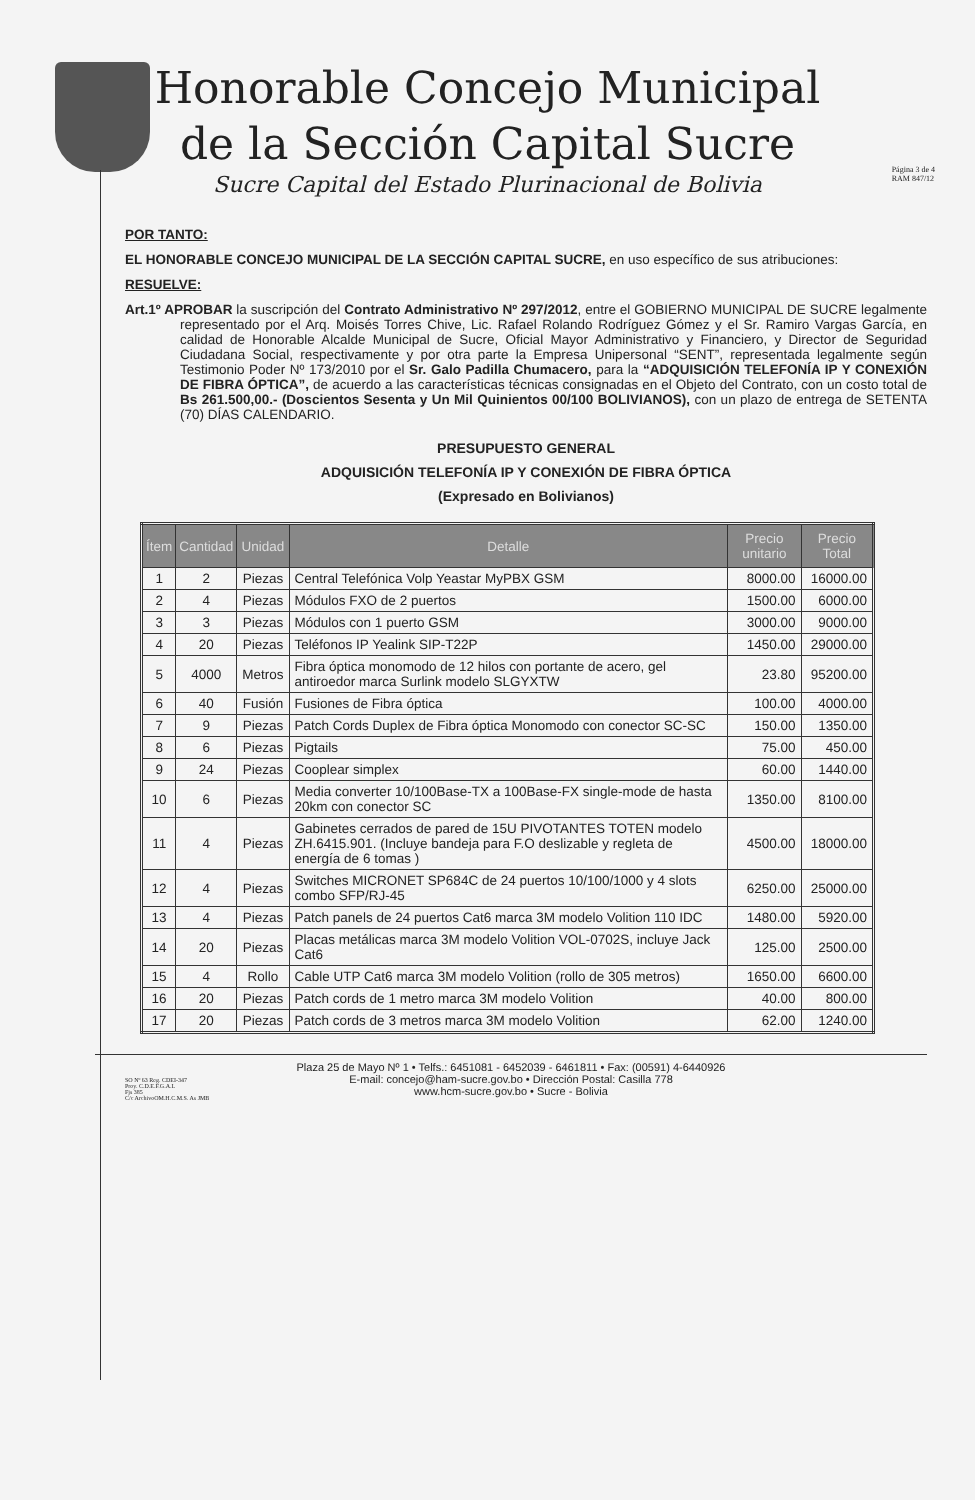Honorable Concejo Municipal
de la Sección Capital Sucre
Sucre Capital del Estado Plurinacional de Bolivia
Página 3 de 4
RAM 847/12
POR TANTO:
EL HONORABLE CONCEJO MUNICIPAL DE LA SECCIÓN CAPITAL SUCRE, en uso específico de sus atribuciones:
RESUELVE:
Art.1º APROBAR la suscripción del Contrato Administrativo Nº 297/2012, entre el GOBIERNO MUNICIPAL DE SUCRE legalmente representado por el Arq. Moisés Torres Chive, Lic. Rafael Rolando Rodríguez Gómez y el Sr. Ramiro Vargas García, en calidad de Honorable Alcalde Municipal de Sucre, Oficial Mayor Administrativo y Financiero, y Director de Seguridad Ciudadana Social, respectivamente y por otra parte la Empresa Unipersonal “SENT”, representada legalmente según Testimonio Poder Nº 173/2010 por el Sr. Galo Padilla Chumacero, para la “ADQUISICIÓN TELEFONÍA IP Y CONEXIÓN DE FIBRA ÓPTICA”, de acuerdo a las características técnicas consignadas en el Objeto del Contrato, con un costo total de Bs 261.500,00.- (Doscientos Sesenta y Un Mil Quinientos 00/100 BOLIVIANOS), con un plazo de entrega de SETENTA (70) DÍAS CALENDARIO.
PRESUPUESTO GENERAL
ADQUISICIÓN TELEFONÍA IP Y CONEXIÓN DE FIBRA ÓPTICA
(Expresado en Bolivianos)
| Ítem | Cantidad | Unidad | Detalle | Precio unitario | Precio Total |
| --- | --- | --- | --- | --- | --- |
| 1 | 2 | Piezas | Central Telefónica Volp Yeastar MyPBX GSM | 8000.00 | 16000.00 |
| 2 | 4 | Piezas | Módulos FXO de 2 puertos | 1500.00 | 6000.00 |
| 3 | 3 | Piezas | Módulos con 1 puerto GSM | 3000.00 | 9000.00 |
| 4 | 20 | Piezas | Teléfonos IP Yealink SIP-T22P | 1450.00 | 29000.00 |
| 5 | 4000 | Metros | Fibra óptica monomodo de 12 hilos con portante de acero, gel antiroedor marca Surlink modelo SLGYXTW | 23.80 | 95200.00 |
| 6 | 40 | Fusión | Fusiones de Fibra óptica | 100.00 | 4000.00 |
| 7 | 9 | Piezas | Patch Cords Duplex de Fibra óptica Monomodo con conector SC-SC | 150.00 | 1350.00 |
| 8 | 6 | Piezas | Pigtails | 75.00 | 450.00 |
| 9 | 24 | Piezas | Cooplear simplex | 60.00 | 1440.00 |
| 10 | 6 | Piezas | Media converter 10/100Base-TX a 100Base-FX single-mode de hasta 20km con conector SC | 1350.00 | 8100.00 |
| 11 | 4 | Piezas | Gabinetes cerrados de pared de 15U PIVOTANTES TOTEN modelo ZH.6415.901. (Incluye bandeja para F.O deslizable y regleta de energía de 6 tomas ) | 4500.00 | 18000.00 |
| 12 | 4 | Piezas | Switches MICRONET SP684C de 24 puertos 10/100/1000 y 4 slots combo SFP/RJ-45 | 6250.00 | 25000.00 |
| 13 | 4 | Piezas | Patch panels de 24 puertos Cat6 marca 3M modelo Volition 110 IDC | 1480.00 | 5920.00 |
| 14 | 20 | Piezas | Placas metálicas marca 3M modelo Volition VOL-0702S, incluye Jack Cat6 | 125.00 | 2500.00 |
| 15 | 4 | Rollo | Cable UTP Cat6 marca 3M modelo Volition (rollo de 305 metros) | 1650.00 | 6600.00 |
| 16 | 20 | Piezas | Patch cords de 1 metro marca 3M modelo Volition | 40.00 | 800.00 |
| 17 | 20 | Piezas | Patch cords de 3 metros marca 3M modelo Volition | 62.00 | 1240.00 |
Plaza 25 de Mayo Nº 1 • Telfs.: 6451081 - 6452039 - 6461811 • Fax: (00591) 4-6440926
E-mail: concejo@ham-sucre.gov.bo • Dirección Postal: Casilla 778
www.hcm-sucre.gov.bo • Sucre - Bolivia
SO Nº 63 Reg. CDEI-347
Proy. C.D.E.F.G.A.L
Fjs 385
C/c ArchivoOM.H.C.M.S. As JMB